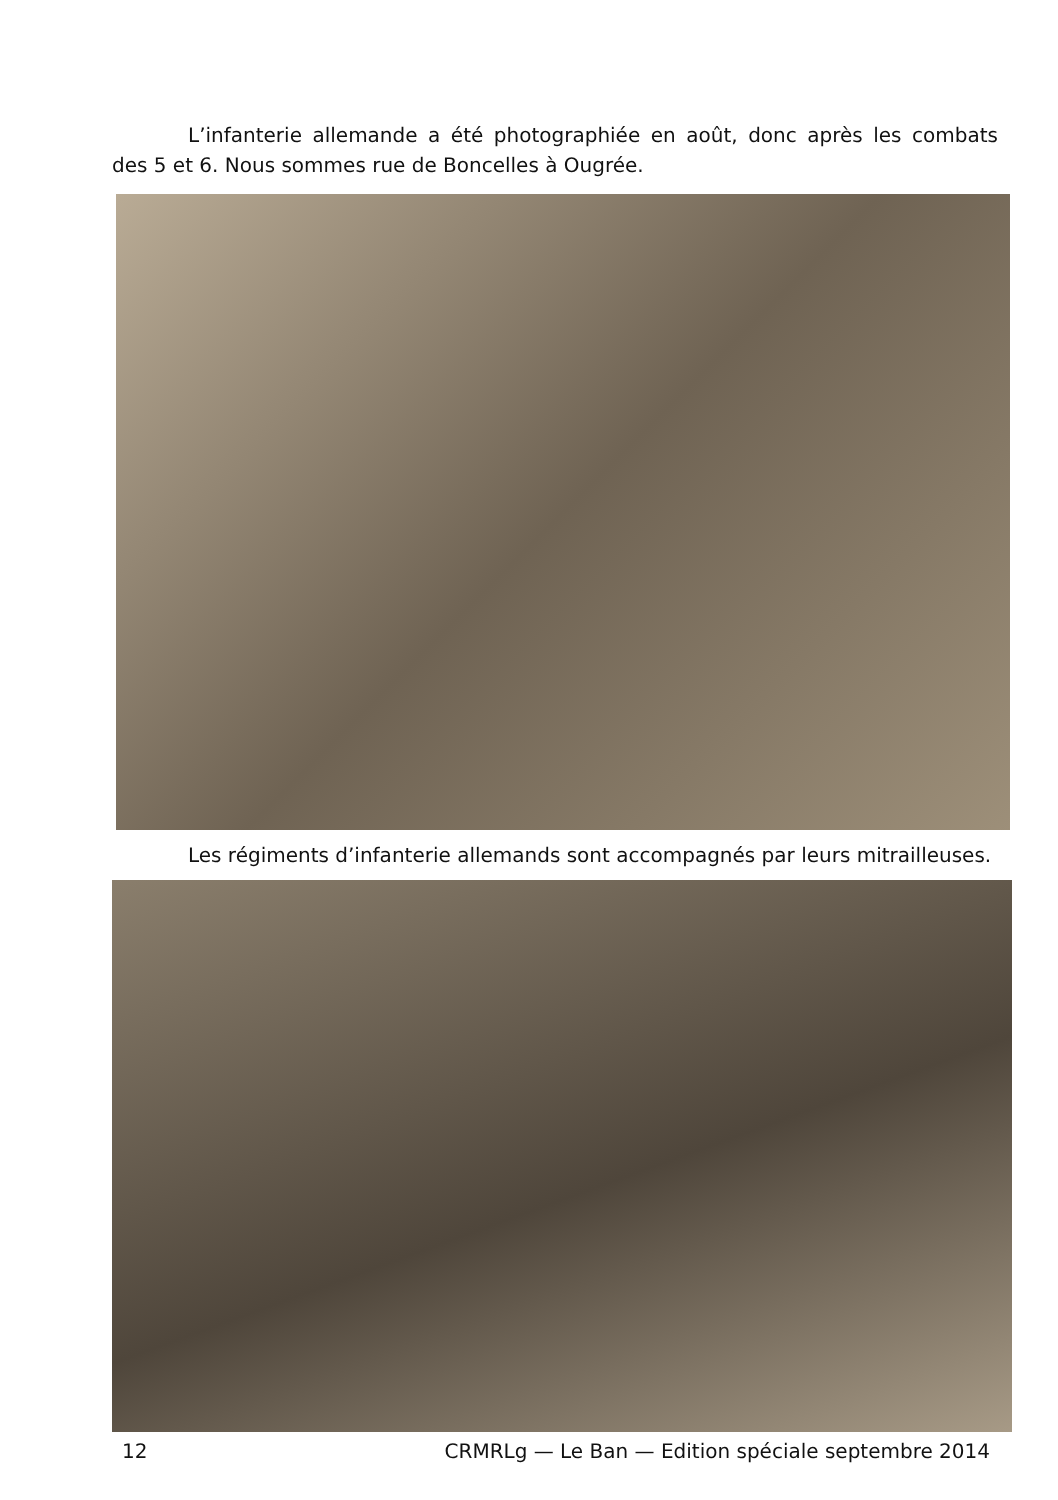L’infanterie allemande a été photographiée en août, donc après les combats des 5 et 6. Nous sommes rue de Boncelles à Ougrée.
Les régiments d’infanterie allemands sont accompagnés par leurs mitrailleuses.
12 CRMRLg — Le Ban — Edition spéciale septembre 2014